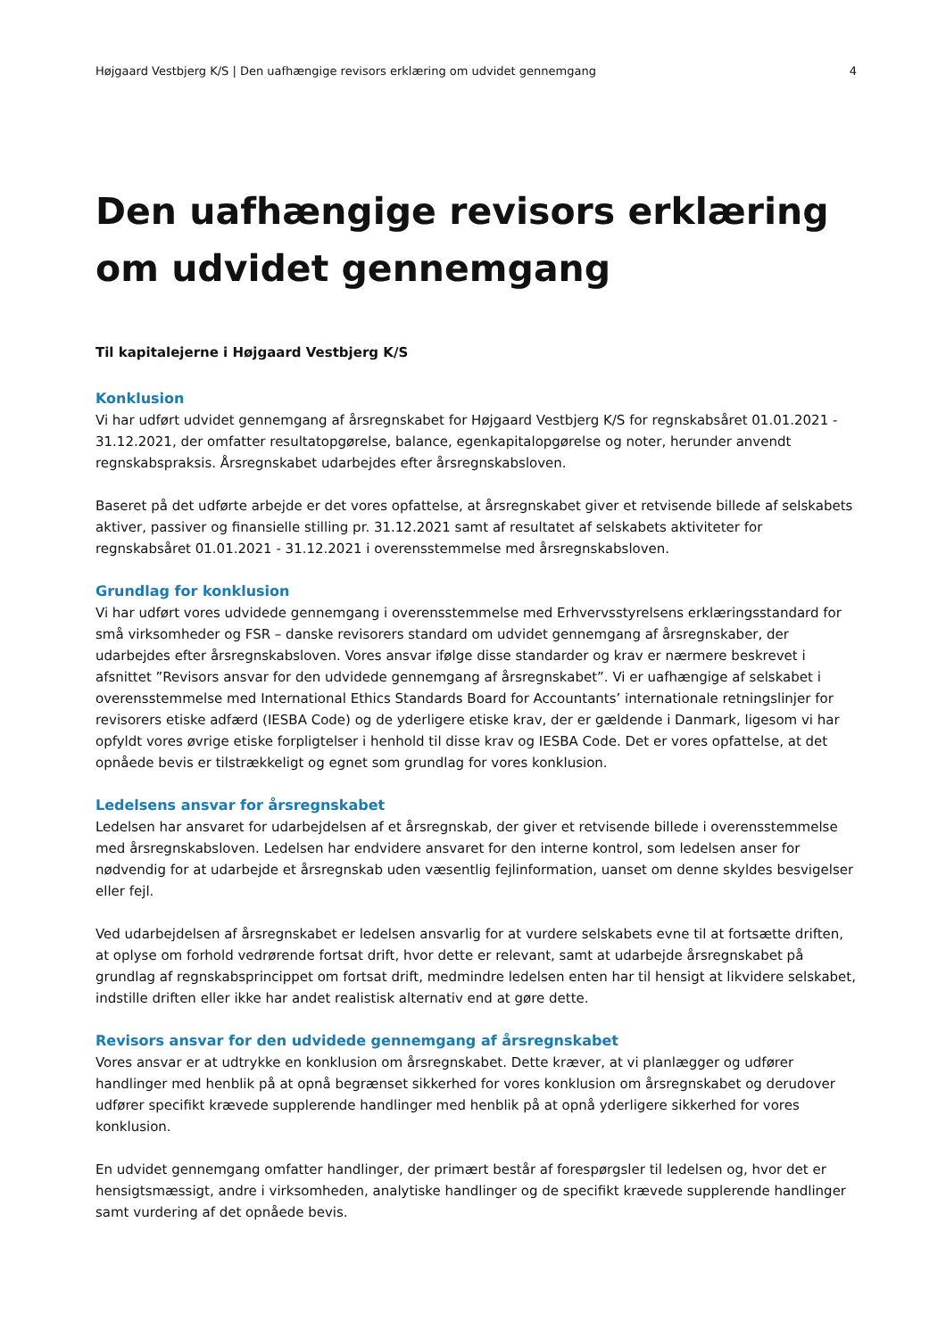Højgaard Vestbjerg K/S | Den uafhængige revisors erklæring om udvidet gennemgang 4
Den uafhængige revisors erklæring om udvidet gennemgang
Til kapitalejerne i Højgaard Vestbjerg K/S
Konklusion
Vi har udført udvidet gennemgang af årsregnskabet for Højgaard Vestbjerg K/S for regnskabsåret 01.01.2021 - 31.12.2021, der omfatter resultatopgørelse, balance, egenkapitalopgørelse og noter, herunder anvendt regnskabspraksis. Årsregnskabet udarbejdes efter årsregnskabsloven.
Baseret på det udførte arbejde er det vores opfattelse, at årsregnskabet giver et retvisende billede af selskabets aktiver, passiver og finansielle stilling pr. 31.12.2021 samt af resultatet af selskabets aktiviteter for regnskabsåret 01.01.2021 - 31.12.2021 i overensstemmelse med årsregnskabsloven.
Grundlag for konklusion
Vi har udført vores udvidede gennemgang i overensstemmelse med Erhvervsstyrelsens erklæringsstandard for små virksomheder og FSR – danske revisorers standard om udvidet gennemgang af årsregnskaber, der udarbejdes efter årsregnskabsloven. Vores ansvar ifølge disse standarder og krav er nærmere beskrevet i afsnittet ”Revisors ansvar for den udvidede gennemgang af årsregnskabet”. Vi er uafhængige af selskabet i overensstemmelse med International Ethics Standards Board for Accountants’ internationale retningslinjer for revisorers etiske adfærd (IESBA Code) og de yderligere etiske krav, der er gældende i Danmark, ligesom vi har opfyldt vores øvrige etiske forpligtelser i henhold til disse krav og IESBA Code. Det er vores opfattelse, at det opnåede bevis er tilstrækkeligt og egnet som grundlag for vores konklusion.
Ledelsens ansvar for årsregnskabet
Ledelsen har ansvaret for udarbejdelsen af et årsregnskab, der giver et retvisende billede i overensstemmelse med årsregnskabsloven. Ledelsen har endvidere ansvaret for den interne kontrol, som ledelsen anser for nødvendig for at udarbejde et årsregnskab uden væsentlig fejlinformation, uanset om denne skyldes besvigelser eller fejl.
Ved udarbejdelsen af årsregnskabet er ledelsen ansvarlig for at vurdere selskabets evne til at fortsætte driften, at oplyse om forhold vedrørende fortsat drift, hvor dette er relevant, samt at udarbejde årsregnskabet på grundlag af regnskabsprincippet om fortsat drift, medmindre ledelsen enten har til hensigt at likvidere selskabet, indstille driften eller ikke har andet realistisk alternativ end at gøre dette.
Revisors ansvar for den udvidede gennemgang af årsregnskabet
Vores ansvar er at udtrykke en konklusion om årsregnskabet. Dette kræver, at vi planlægger og udfører handlinger med henblik på at opnå begrænset sikkerhed for vores konklusion om årsregnskabet og derudover udfører specifikt krævede supplerende handlinger med henblik på at opnå yderligere sikkerhed for vores konklusion.
En udvidet gennemgang omfatter handlinger, der primært består af forespørgsler til ledelsen og, hvor det er hensigtsmæssigt, andre i virksomheden, analytiske handlinger og de specifikt krævede supplerende handlinger samt vurdering af det opnåede bevis.